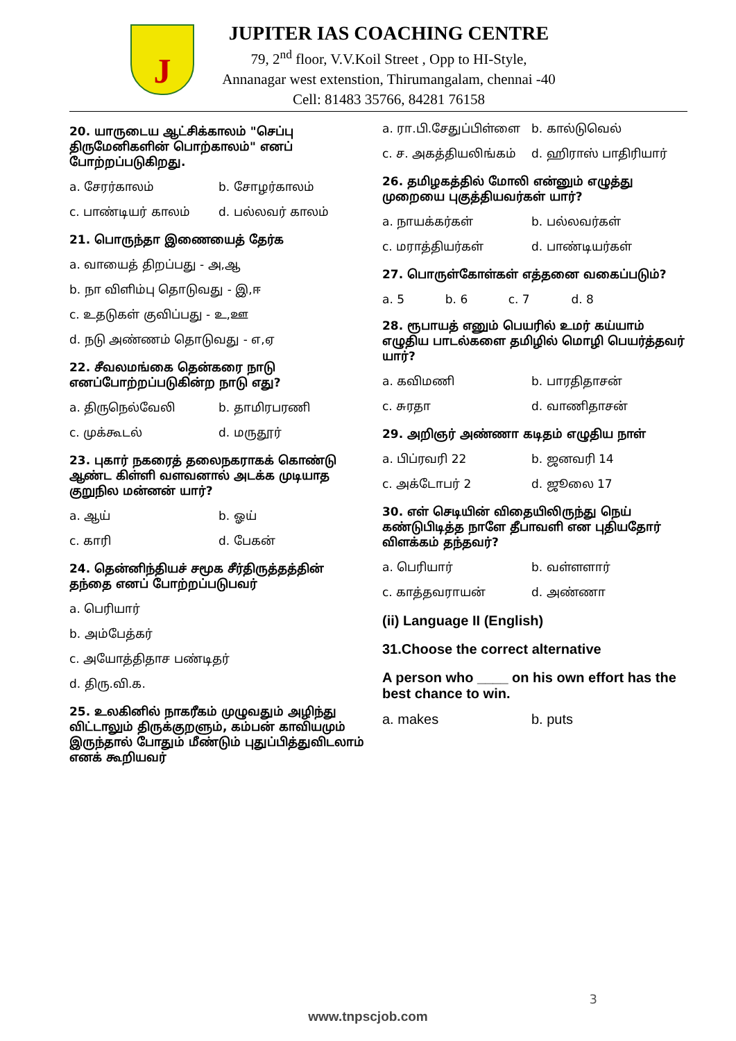J
JUPITER IAS COACHING CENTRE
79, 2<sup>nd</sup> floor, V.V.Koil Street , Opp to HI-Style,
Annanagar west extenstion, Thirumangalam, chennai -40
Cell: 81483 35766, 84281 76158
20. யாருடைய ஆட்சிக்காலம் "செப்பு திருமேனிகளின் பொற்காலம்" எனப் போற்றப்படுகிறது.
a. சேரர்காலம் b. சோழர்காலம்
c. பாண்டியர் காலம் d. பல்லவர் காலம்
21. பொருந்தா இணையைத் தேர்க
a. வாயைத் திறப்பது - அ,ஆ
b. நா விளிம்பு தொடுவது - இ,ஈ
c. உதடுகள் குவிப்பது - உ,ஊ
d. நடு அண்ணம் தொடுவது - எ,ஏ
22. சீவலமங்கை தென்கரை நாடு எனப்போற்றப்படுகின்ற நாடு எது?
a. திருநெல்வேலி b. தாமிரபரணி
c. முக்கூடல் d. மருதூர்
23. புகார் நகரைத் தலைநகராகக் கொண்டு ஆண்ட கிள்ளி வளவனால் அடக்க முடியாத குறுநில மன்னன் யார்?
a. ஆய் b. ஓய்
c. காரி d. பேகன்
24. தென்னிந்தியச் சமூக சீர்திருத்தத்தின் தந்தை எனப் போற்றப்படுபவர்
a. பெரியார்
b. அம்பேத்கர்
c. அயோத்திதாச பண்டிதர்
d. திரு.வி.க.
25. உலகினில் நாகரீகம் முழுவதும் அழிந்து விட்டாலும் திருக்குறளும், கம்பன் காவியமும் இருந்தால் போதும் மீண்டும் புதுப்பித்துவிடலாம் எனக் கூறியவர்
a. ரா.பி.சேதுப்பிள்ளை b. கால்டுவெல்
c. ச. அகத்தியலிங்கம் d. ஹிராஸ் பாதிரியார்
26. தமிழகத்தில் மோலி என்னும் எழுத்து முறையை புகுத்தியவர்கள் யார்?
a. நாயக்கர்கள் b. பல்லவர்கள்
c. மராத்தியர்கள் d. பாண்டியர்கள்
27. பொருள்கோள்கள் எத்தனை வகைப்படும்?
a. 5 b. 6 c. 7 d. 8
28. ரூபாயத் எனும் பெயரில் உமர் கய்யாம் எழுதிய பாடல்களை தமிழில் மொழி பெயர்த்தவர் யார்?
a. கவிமணி b. பாரதிதாசன்
c. சுரதா d. வாணிதாசன்
29. அறிஞர் அண்ணா கடிதம் எழுதிய நாள்
a. பிப்ரவரி 22 b. ஜனவரி 14
c. அக்டோபர் 2 d. ஜூலை 17
30. எள் செடியின் விதையிலிருந்து நெய் கண்டுபிடித்த நாளே தீபாவளி என புதியதோர் விளக்கம் தந்தவர்?
a. பெரியார் b. வள்ளளார்
c. காத்தவராயன் d. அண்ணா
(ii) Language II (English)
31.Choose the correct alternative
A person who ____ on his own effort has the best chance to win.
a. makes b. puts
3
www.tnpscjob.com